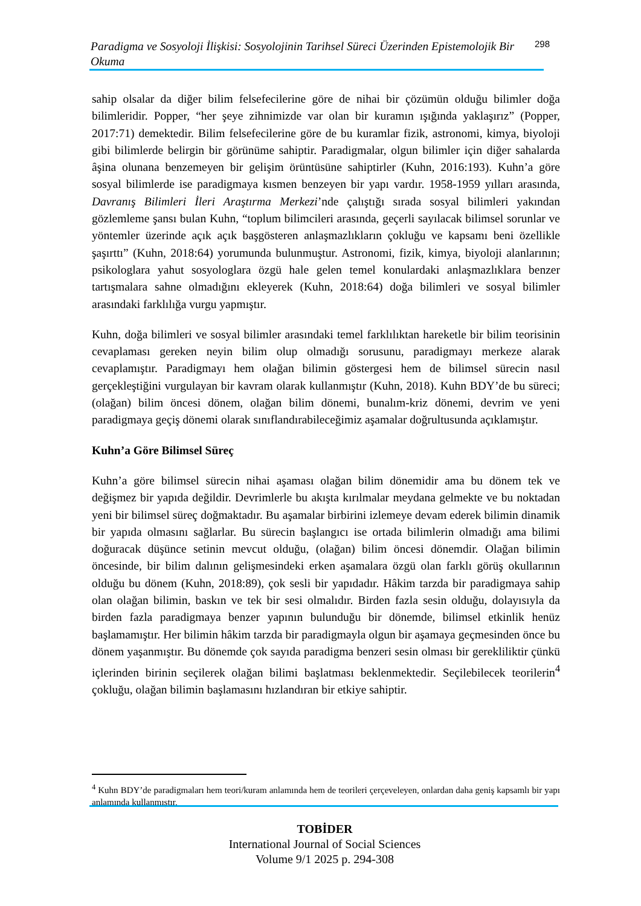Paradigma ve Sosyoloji İlişkisi: Sosyolojinin Tarihsel Süreci Üzerinden Epistemolojik Bir Okuma 298
sahip olsalar da diğer bilim felsefecilerine göre de nihai bir çözümün olduğu bilimler doğa bilimleridir. Popper, “her şeye zihnimizde var olan bir kuramın ışığında yaklaşırız” (Popper, 2017:71) demektedir. Bilim felsefecilerine göre de bu kuramlar fizik, astronomi, kimya, biyoloji gibi bilimlerde belirgin bir görünüme sahiptir. Paradigmalar, olgun bilimler için diğer sahalarda âşina olunana benzemeyen bir gelişim örüntüsüne sahiptirler (Kuhn, 2016:193). Kuhn’a göre sosyal bilimlerde ise paradigmaya kısmen benzeyen bir yapı vardır. 1958-1959 yılları arasında, Davranış Bilimleri İleri Araştırma Merkezi’nde çalıştığı sırada sosyal bilimleri yakından gözlemleme şansı bulan Kuhn, “toplum bilimcileri arasında, geçerli sayılacak bilimsel sorunlar ve yöntemler üzerinde açık açık başgösteren anlaşmazlıkların çokluğu ve kapsamı beni özellikle şaşırttı” (Kuhn, 2018:64) yorumunda bulunmuştur. Astronomi, fizik, kimya, biyoloji alanlarının; psikologlara yahut sosyologlara özgü hale gelen temel konulardaki anlaşmazlıklara benzer tartışmalara sahne olmadığını ekleyerek (Kuhn, 2018:64) doğa bilimleri ve sosyal bilimler arasındaki farklılığa vurgu yapmıştır.
Kuhn, doğa bilimleri ve sosyal bilimler arasındaki temel farklılıktan hareketle bir bilim teorisinin cevaplaması gereken neyin bilim olup olmadığı sorusunu, paradigmayı merkeze alarak cevaplamıştır. Paradigmayı hem olağan bilimin göstergesi hem de bilimsel sürecin nasıl gerçekleştiğini vurgulayan bir kavram olarak kullanmıştır (Kuhn, 2018). Kuhn BDY’de bu süreci; (olağan) bilim öncesi dönem, olağan bilim dönemi, bunalım-kriz dönemi, devrim ve yeni paradigmaya geçiş dönemi olarak sınıflandırabileceğimiz aşamalar doğrultusunda açıklamıştır.
Kuhn’a Göre Bilimsel Süreç
Kuhn’a göre bilimsel sürecin nihai aşaması olağan bilim dönemidir ama bu dönem tek ve değişmez bir yapıda değildir. Devrimlerle bu akışta kırılmalar meydana gelmekte ve bu noktadan yeni bir bilimsel süreç doğmaktadır. Bu aşamalar birbirini izlemeye devam ederek bilimin dinamik bir yapıda olmasını sağlarlar. Bu sürecin başlangıcı ise ortada bilimlerin olmadığı ama bilimi doğuracak düşünce setinin mevcut olduğu, (olağan) bilim öncesi dönemdir. Olağan bilimin öncesinde, bir bilim dalının gelişmesindeki erken aşamalara özgü olan farklı görüş okullarının olduğu bu dönem (Kuhn, 2018:89), çok sesli bir yapıdadır. Hâkim tarzda bir paradigmaya sahip olan olağan bilimin, baskın ve tek bir sesi olmalıdır. Birden fazla sesin olduğu, dolayısıyla da birden fazla paradigmaya benzer yapının bulunduğu bir dönemde, bilimsel etkinlik henüz başlamamıştır. Her bilimin hâkim tarzda bir paradigmayla olgun bir aşamaya geçmesinden önce bu dönem yaşanmıştır. Bu dönemde çok sayıda paradigma benzeri sesin olması bir gerekliliktir çünkü içlerinden birinin seçilerek olağan bilimi başlatması beklenmektedir. Seçilebilecek teorilerin<sup>4</sup> çokluğu, olağan bilimin başlamasını hızlandıran bir etkiye sahiptir.
<sup>4</sup> Kuhn BDY’de paradigmaları hem teori/kuram anlamında hem de teorileri çerçeveleyen, onlardan daha geniş kapsamlı bir yapı anlamında kullanmıştır.
TOBİDER
International Journal of Social Sciences
Volume 9/1 2025 p. 294-308